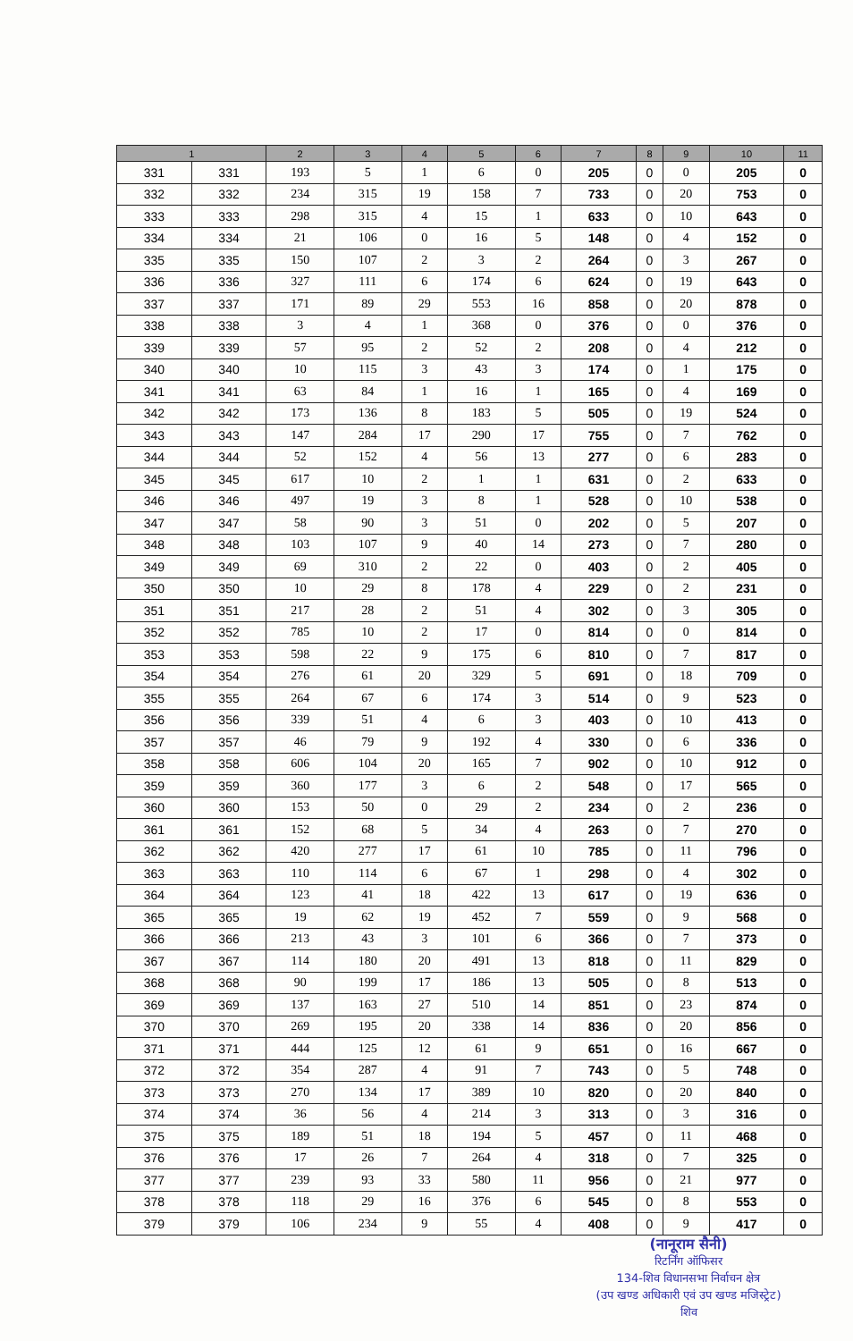| 1 | | 2 | 3 | 4 | 5 | 6 | 7 | 8 | 9 | 10 | 11 |
| --- | --- | --- | --- | --- | --- | --- | --- | --- | --- | --- | --- |
| 331 | 331 | 193 | 5 | 1 | 6 | 0 | 205 | 0 | 0 | 205 | 0 |
| 332 | 332 | 234 | 315 | 19 | 158 | 7 | 733 | 0 | 20 | 753 | 0 |
| 333 | 333 | 298 | 315 | 4 | 15 | 1 | 633 | 0 | 10 | 643 | 0 |
| 334 | 334 | 21 | 106 | 0 | 16 | 5 | 148 | 0 | 4 | 152 | 0 |
| 335 | 335 | 150 | 107 | 2 | 3 | 2 | 264 | 0 | 3 | 267 | 0 |
| 336 | 336 | 327 | 111 | 6 | 174 | 6 | 624 | 0 | 19 | 643 | 0 |
| 337 | 337 | 171 | 89 | 29 | 553 | 16 | 858 | 0 | 20 | 878 | 0 |
| 338 | 338 | 3 | 4 | 1 | 368 | 0 | 376 | 0 | 0 | 376 | 0 |
| 339 | 339 | 57 | 95 | 2 | 52 | 2 | 208 | 0 | 4 | 212 | 0 |
| 340 | 340 | 10 | 115 | 3 | 43 | 3 | 174 | 0 | 1 | 175 | 0 |
| 341 | 341 | 63 | 84 | 1 | 16 | 1 | 165 | 0 | 4 | 169 | 0 |
| 342 | 342 | 173 | 136 | 8 | 183 | 5 | 505 | 0 | 19 | 524 | 0 |
| 343 | 343 | 147 | 284 | 17 | 290 | 17 | 755 | 0 | 7 | 762 | 0 |
| 344 | 344 | 52 | 152 | 4 | 56 | 13 | 277 | 0 | 6 | 283 | 0 |
| 345 | 345 | 617 | 10 | 2 | 1 | 1 | 631 | 0 | 2 | 633 | 0 |
| 346 | 346 | 497 | 19 | 3 | 8 | 1 | 528 | 0 | 10 | 538 | 0 |
| 347 | 347 | 58 | 90 | 3 | 51 | 0 | 202 | 0 | 5 | 207 | 0 |
| 348 | 348 | 103 | 107 | 9 | 40 | 14 | 273 | 0 | 7 | 280 | 0 |
| 349 | 349 | 69 | 310 | 2 | 22 | 0 | 403 | 0 | 2 | 405 | 0 |
| 350 | 350 | 10 | 29 | 8 | 178 | 4 | 229 | 0 | 2 | 231 | 0 |
| 351 | 351 | 217 | 28 | 2 | 51 | 4 | 302 | 0 | 3 | 305 | 0 |
| 352 | 352 | 785 | 10 | 2 | 17 | 0 | 814 | 0 | 0 | 814 | 0 |
| 353 | 353 | 598 | 22 | 9 | 175 | 6 | 810 | 0 | 7 | 817 | 0 |
| 354 | 354 | 276 | 61 | 20 | 329 | 5 | 691 | 0 | 18 | 709 | 0 |
| 355 | 355 | 264 | 67 | 6 | 174 | 3 | 514 | 0 | 9 | 523 | 0 |
| 356 | 356 | 339 | 51 | 4 | 6 | 3 | 403 | 0 | 10 | 413 | 0 |
| 357 | 357 | 46 | 79 | 9 | 192 | 4 | 330 | 0 | 6 | 336 | 0 |
| 358 | 358 | 606 | 104 | 20 | 165 | 7 | 902 | 0 | 10 | 912 | 0 |
| 359 | 359 | 360 | 177 | 3 | 6 | 2 | 548 | 0 | 17 | 565 | 0 |
| 360 | 360 | 153 | 50 | 0 | 29 | 2 | 234 | 0 | 2 | 236 | 0 |
| 361 | 361 | 152 | 68 | 5 | 34 | 4 | 263 | 0 | 7 | 270 | 0 |
| 362 | 362 | 420 | 277 | 17 | 61 | 10 | 785 | 0 | 11 | 796 | 0 |
| 363 | 363 | 110 | 114 | 6 | 67 | 1 | 298 | 0 | 4 | 302 | 0 |
| 364 | 364 | 123 | 41 | 18 | 422 | 13 | 617 | 0 | 19 | 636 | 0 |
| 365 | 365 | 19 | 62 | 19 | 452 | 7 | 559 | 0 | 9 | 568 | 0 |
| 366 | 366 | 213 | 43 | 3 | 101 | 6 | 366 | 0 | 7 | 373 | 0 |
| 367 | 367 | 114 | 180 | 20 | 491 | 13 | 818 | 0 | 11 | 829 | 0 |
| 368 | 368 | 90 | 199 | 17 | 186 | 13 | 505 | 0 | 8 | 513 | 0 |
| 369 | 369 | 137 | 163 | 27 | 510 | 14 | 851 | 0 | 23 | 874 | 0 |
| 370 | 370 | 269 | 195 | 20 | 338 | 14 | 836 | 0 | 20 | 856 | 0 |
| 371 | 371 | 444 | 125 | 12 | 61 | 9 | 651 | 0 | 16 | 667 | 0 |
| 372 | 372 | 354 | 287 | 4 | 91 | 7 | 743 | 0 | 5 | 748 | 0 |
| 373 | 373 | 270 | 134 | 17 | 389 | 10 | 820 | 0 | 20 | 840 | 0 |
| 374 | 374 | 36 | 56 | 4 | 214 | 3 | 313 | 0 | 3 | 316 | 0 |
| 375 | 375 | 189 | 51 | 18 | 194 | 5 | 457 | 0 | 11 | 468 | 0 |
| 376 | 376 | 17 | 26 | 7 | 264 | 4 | 318 | 0 | 7 | 325 | 0 |
| 377 | 377 | 239 | 93 | 33 | 580 | 11 | 956 | 0 | 21 | 977 | 0 |
| 378 | 378 | 118 | 29 | 16 | 376 | 6 | 545 | 0 | 8 | 553 | 0 |
| 379 | 379 | 106 | 234 | 9 | 55 | 4 | 408 | 0 | 9 | 417 | 0 |
(नानूराम सैनी)
रिटर्निंग ऑफिसर
134-शिव विधानसभा निर्वाचन क्षेत्र
(उप खण्ड अधिकारी एवं उप खण्ड मजिस्ट्रेट)
शिव